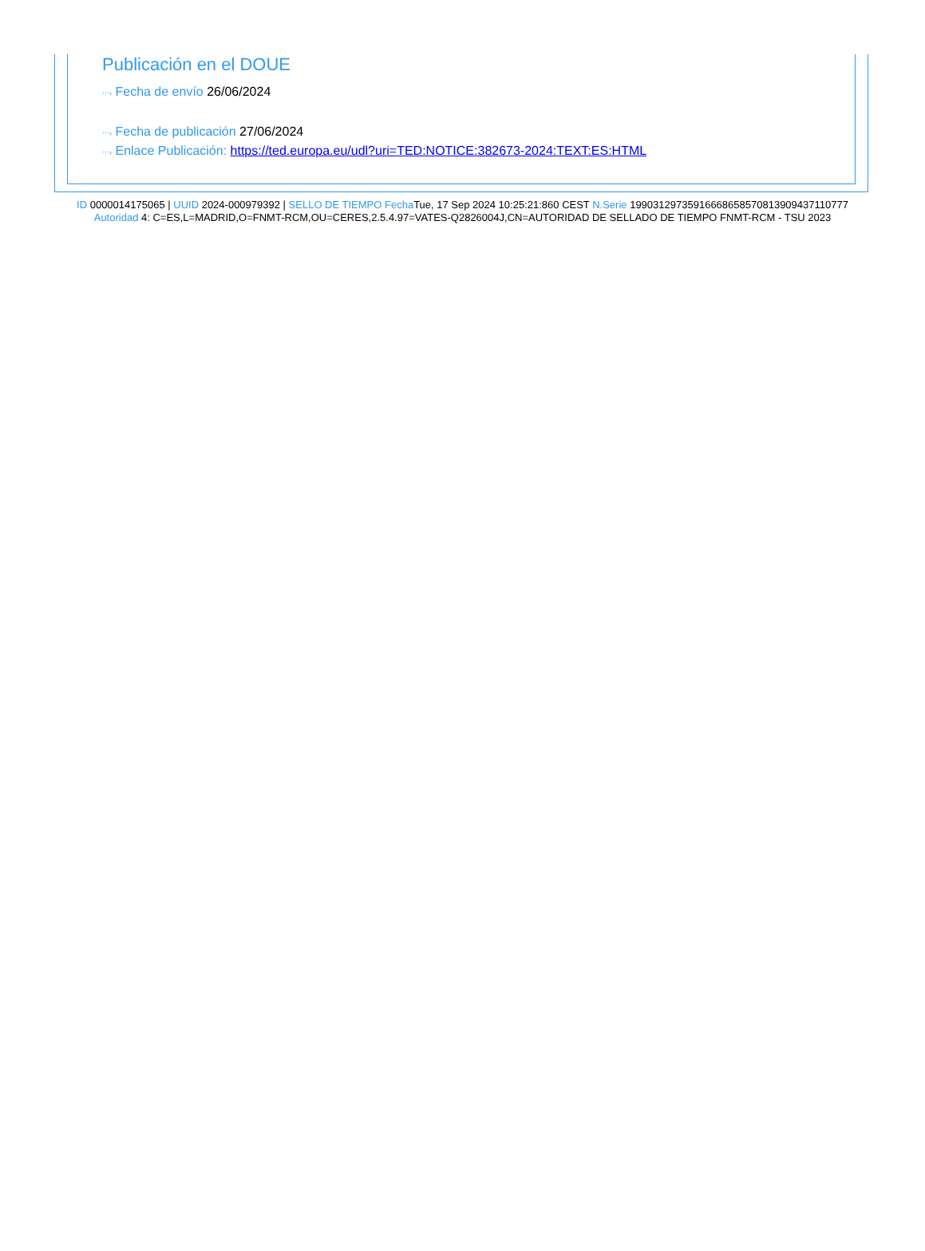Publicación en el DOUE
⋯› Fecha de envío 26/06/2024
⋯› Fecha de publicación 27/06/2024
⋯› Enlace Publicación: https://ted.europa.eu/udl?uri=TED:NOTICE:382673-2024:TEXT:ES:HTML
ID 0000014175065 | UUID 2024-000979392 | SELLO DE TIEMPO Fecha Tue, 17 Sep 2024 10:25:21:860 CEST N.Serie 199031297359166686585708139094371107​77 Autoridad 4: C=ES,L=MADRID,O=FNMT-RCM,OU=CERES,2.5.4.97=VATES-Q2826004J,CN=AUTORIDAD DE SELLADO DE TIEMPO FNMT-RCM - TSU 2023